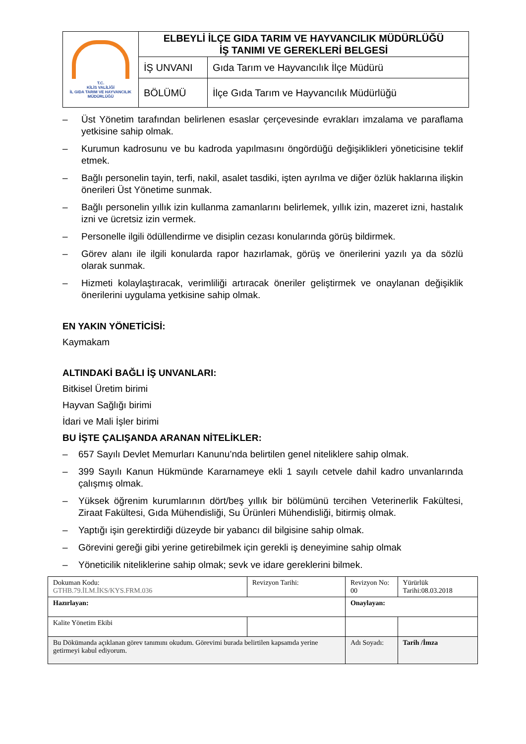| T.C. KİLİS VALİLİĞİ İL GIDA TARIM VE HAYVANCILIK MÜDÜRLÜĞÜ | ELBEYLİ İLÇE GIDA TARIM VE HAYVANCILIK MÜDÜRLÜĞÜ İŞ TANIMI VE GEREKLERİ BELGESİ | |
| | İŞ UNVANI | Gıda Tarım ve Hayvancılık İlçe Müdürü |
| | BÖLÜMÜ | İlçe Gıda Tarım ve Hayvancılık Müdürlüğü |
– Üst Yönetim tarafından belirlenen esaslar çerçevesinde evrakları imzalama ve paraflama yetkisine sahip olmak.
– Kurumun kadrosunu ve bu kadroda yapılmasını öngördüğü değişiklikleri yöneticisine teklif etmek.
– Bağlı personelin tayin, terfi, nakil, asalet tasdiki, işten ayrılma ve diğer özlük haklarına ilişkin önerileri Üst Yönetime sunmak.
– Bağlı personelin yıllık izin kullanma zamanlarını belirlemek, yıllık izin, mazeret izni, hastalık izni ve ücretsiz izin vermek.
– Personelle ilgili ödüllendirme ve disiplin cezası konularında görüş bildirmek.
– Görev alanı ile ilgili konularda rapor hazırlamak, görüş ve önerilerini yazılı ya da sözlü olarak sunmak.
– Hizmeti kolaylaştıracak, verimliliği artıracak öneriler geliştirmek ve onaylanan değişiklik önerilerini uygulama yetkisine sahip olmak.
EN YAKIN YÖNETİCİSİ:
Kaymakam
ALTINDAKİ BAĞLI İŞ UNVANLARI:
Bitkisel Üretim birimi
Hayvan Sağlığı birimi
İdari ve Mali İşler birimi
BU İŞTE ÇALIŞANDA ARANAN NİTELİKLER:
– 657 Sayılı Devlet Memurları Kanunu’nda belirtilen genel niteliklere sahip olmak.
– 399 Sayılı Kanun Hükmünde Kararnameye ekli 1 sayılı cetvele dahil kadro unvanlarında çalışmış olmak.
– Yüksek öğrenim kurumlarının dört/beş yıllık bir bölümünü tercihen Veterinerlik Fakültesi, Ziraat Fakültesi, Gıda Mühendisliği, Su Ürünleri Mühendisliği, bitirmiş olmak.
– Yaptığı işin gerektirdiği düzeyde bir yabancı dil bilgisine sahip olmak.
– Görevini gereği gibi yerine getirebilmek için gerekli iş deneyimine sahip olmak
– Yöneticilik niteliklerine sahip olmak; sevk ve idare gereklerini bilmek.
| Dokuman Kodu: GTHB.79.İLM.İKS/KYS.FRM.036 | Revizyon Tarihi: | Revizyon No: 00 | Yürürlük Tarihi:08.03.2018 |
| Hazırlayan: | | Onaylayan: | |
| Kalite Yönetim Ekibi | | | |
| Bu Dökümanda açıklanan görev tanımını okudum. Görevimi burada belirtilen kapsamda yerine getirmeyi kabul ediyorum. | | Adı Soyadı: | Tarih /İmza |